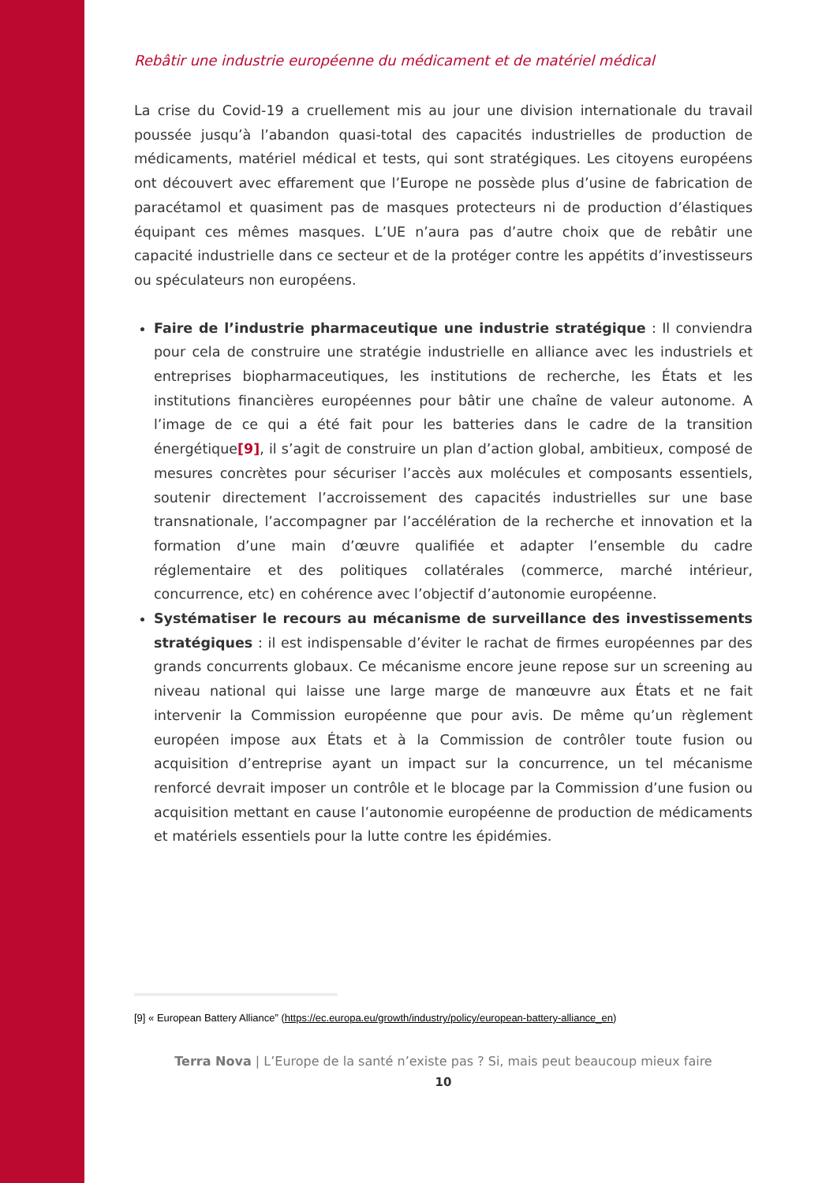Rebâtir une industrie européenne du médicament et de matériel médical
La crise du Covid-19 a cruellement mis au jour une division internationale du travail poussée jusqu’à l’abandon quasi-total des capacités industrielles de production de médicaments, matériel médical et tests, qui sont stratégiques. Les citoyens européens ont découvert avec effarement que l’Europe ne possède plus d’usine de fabrication de paracétamol et quasiment pas de masques protecteurs ni de production d’élastiques équipant ces mêmes masques. L’UE n’aura pas d’autre choix que de rebâtir une capacité industrielle dans ce secteur et de la protéger contre les appétits d’investisseurs ou spéculateurs non européens.
Faire de l’industrie pharmaceutique une industrie stratégique : Il conviendra pour cela de construire une stratégie industrielle en alliance avec les industriels et entreprises biopharmaceutiques, les institutions de recherche, les États et les institutions financières européennes pour bâtir une chaîne de valeur autonome. A l’image de ce qui a été fait pour les batteries dans le cadre de la transition énergétique[9], il s’agit de construire un plan d’action global, ambitieux, composé de mesures concrètes pour sécuriser l’accès aux molécules et composants essentiels, soutenir directement l’accroissement des capacités industrielles sur une base transnationale, l’accompagner par l’accélération de la recherche et innovation et la formation d’une main d’œuvre qualifiée et adapter l’ensemble du cadre réglementaire et des politiques collatérales (commerce, marché intérieur, concurrence, etc) en cohérence avec l’objectif d’autonomie européenne.
Systématiser le recours au mécanisme de surveillance des investissements stratégiques : il est indispensable d’éviter le rachat de firmes européennes par des grands concurrents globaux. Ce mécanisme encore jeune repose sur un screening au niveau national qui laisse une large marge de manœuvre aux États et ne fait intervenir la Commission européenne que pour avis. De même qu’un règlement européen impose aux États et à la Commission de contrôler toute fusion ou acquisition d’entreprise ayant un impact sur la concurrence, un tel mécanisme renforcé devrait imposer un contrôle et le blocage par la Commission d’une fusion ou acquisition mettant en cause l’autonomie européenne de production de médicaments et matériels essentiels pour la lutte contre les épidémies.
[9] « European Battery Alliance” (https://ec.europa.eu/growth/industry/policy/european-battery-alliance_en)
Terra Nova | L’Europe de la santé n’existe pas ? Si, mais peut beaucoup mieux faire
10